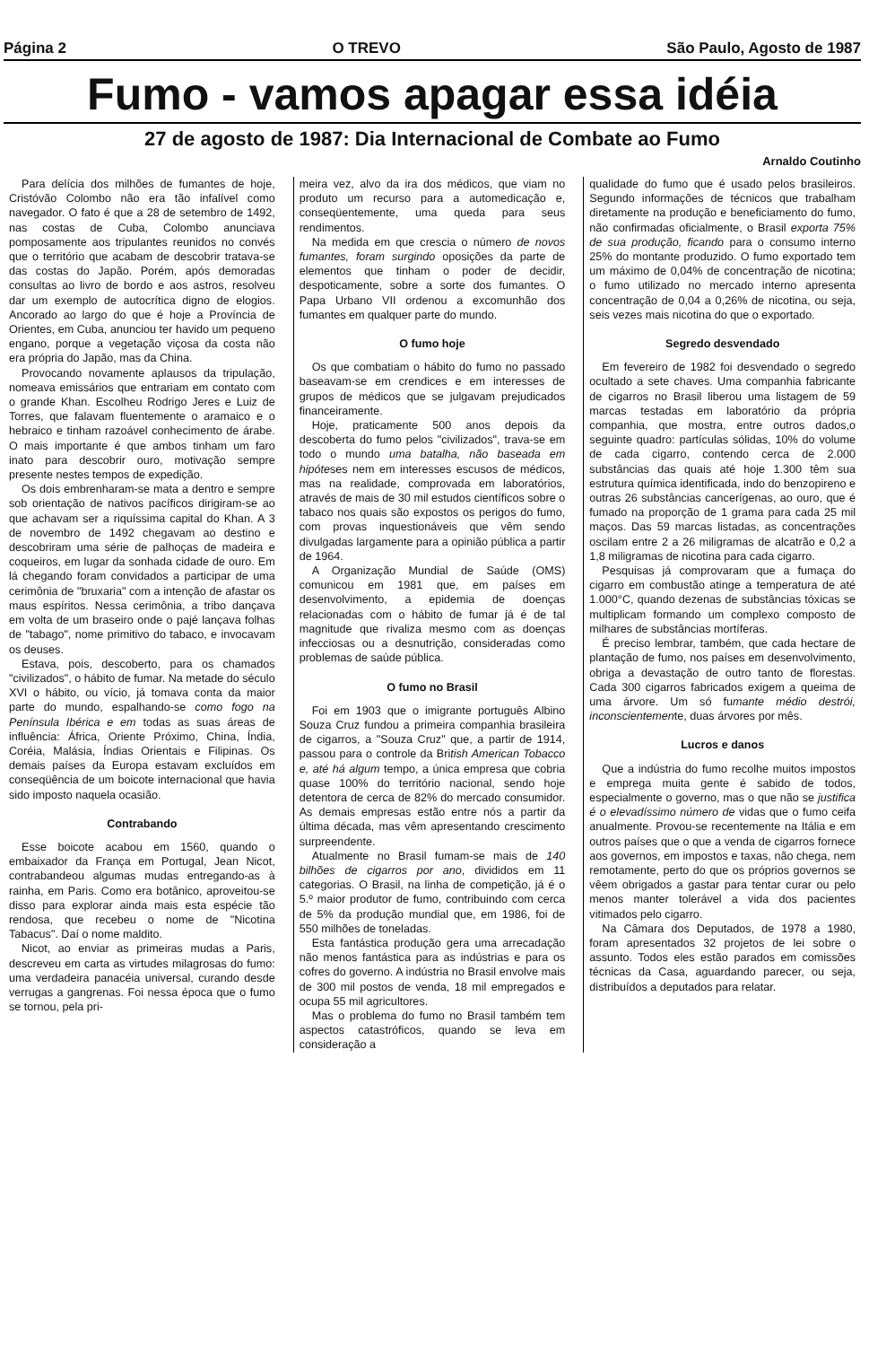Página 2 O TREVO São Paulo, Agosto de 1987
Fumo - vamos apagar essa idéia
27 de agosto de 1987: Dia Internacional de Combate ao Fumo
Arnaldo Coutinho
Para delícia dos milhões de fumantes de hoje, Cristóvão Colombo não era tão infalível como navegador. O fato é que a 28 de setembro de 1492, nas costas de Cuba, Colombo anunciava pomposamente aos tripulantes reunidos no convés que o território que acabam de descobrir tratava-se das costas do Japão. Porém, após demoradas consultas ao livro de bordo e aos astros, resolveu dar um exemplo de autocrítica digno de elogios. Ancorado ao largo do que é hoje a Província de Orientes, em Cuba, anunciou ter havido um pequeno engano, porque a vegetação viçosa da costa não era própria do Japão, mas da China.
Provocando novamente aplausos da tripulação, nomeava emissários que entrariam em contato com o grande Khan. Escolheu Rodrigo Jeres e Luiz de Torres, que falavam fluentemente o aramaico e o hebraico e tinham razoável conhecimento de árabe. O mais importante é que ambos tinham um faro inato para descobrir ouro, motivação sempre presente nestes tempos de expedição.
Os dois embrenharam-se mata a dentro e sempre sob orientação de nativos pacíficos dirigiram-se ao que achavam ser a riquíssima capital do Khan. A 3 de novembro de 1492 chegavam ao destino e descobriram uma série de palhoças de madeira e coqueiros, em lugar da sonhada cidade de ouro. Em lá chegando foram convidados a participar de uma cerimônia de "bruxaria" com a intenção de afastar os maus espíritos. Nessa cerimônia, a tribo dançava em volta de um braseiro onde o pajé lançava folhas de "tabago", nome primitivo do tabaco, e invocavam os deuses.
Estava, pois, descoberto, para os chamados "civilizados", o hábito de fumar. Na metade do século XVI o hábito, ou vício, já tomava conta da maior parte do mundo, espalhando-se como fogo na Península Ibérica e em todas as suas áreas de influência: África, Oriente Próximo, China, Índia, Coréia, Malásia, Índias Orientais e Filipinas. Os demais países da Europa estavam excluídos em conseqüência de um boicote internacional que havia sido imposto naquela ocasião.
Contrabando
Esse boicote acabou em 1560, quando o embaixador da França em Portugal, Jean Nicot, contrabandeou algumas mudas entregando-as à rainha, em Paris. Como era botânico, aproveitou-se disso para explorar ainda mais esta espécie tão rendosa, que recebeu o nome de "Nicotina Tabacus". Daí o nome maldito.
Nicot, ao enviar as primeiras mudas a Paris, descreveu em carta as virtudes milagrosas do fumo: uma verdadeira panacéia universal, curando desde verrugas a gangrenas. Foi nessa época que o fumo se tornou, pela pri-
meira vez, alvo da ira dos médicos, que viam no produto um recurso para a automedicação e, conseqüentemente, uma queda para seus rendimentos.
Na medida em que crescia o número de novos fumantes, foram surgindo oposições da parte de elementos que tinham o poder de decidir, despoticamente, sobre a sorte dos fumantes. O Papa Urbano VII ordenou a excomunhão dos fumantes em qualquer parte do mundo.
O fumo hoje
Os que combatiam o hábito do fumo no passado baseavam-se em crendices e em interesses de grupos de médicos que se julgavam prejudicados financeiramente.
Hoje, praticamente 500 anos depois da descoberta do fumo pelos "civilizados", trava-se em todo o mundo uma batalha, não baseada em hipóteses nem em interesses escusos de médicos, mas na realidade, comprovada em laboratórios, através de mais de 30 mil estudos científicos sobre o tabaco nos quais são expostos os perigos do fumo, com provas inquestionáveis que vêm sendo divulgadas largamente para a opinião pública a partir de 1964.
A Organização Mundial de Saúde (OMS) comunicou em 1981 que, em países em desenvolvimento, a epidemia de doenças relacionadas com o hábito de fumar já é de tal magnitude que rivaliza mesmo com as doenças infecciosas ou a desnutrição, consideradas como problemas de saúde pública.
O fumo no Brasil
Foi em 1903 que o imigrante português Albino Souza Cruz fundou a primeira companhia brasileira de cigarros, a "Souza Cruz" que, a partir de 1914, passou para o controle da British American Tobacco e, até há algum tempo, a única empresa que cobria quase 100% do território nacional, sendo hoje detentora de cerca de 82% do mercado consumidor. As demais empresas estão entre nós a partir da última década, mas vêm apresentando crescimento surpreendente.
Atualmente no Brasil fumam-se mais de 140 bilhões de cigarros por ano, divididos em 11 categorias. O Brasil, na linha de competição, já é o 5.º maior produtor de fumo, contribuindo com cerca de 5% da produção mundial que, em 1986, foi de 550 milhões de toneladas.
Esta fantástica produção gera uma arrecadação não menos fantástica para as indústrias e para os cofres do governo. A indústria no Brasil envolve mais de 300 mil postos de venda, 18 mil empregados e ocupa 55 mil agricultores.
Mas o problema do fumo no Brasil também tem aspectos catastróficos, quando se leva em consideração a
qualidade do fumo que é usado pelos brasileiros. Segundo informações de técnicos que trabalham diretamente na produção e beneficiamento do fumo, não confirmadas oficialmente, o Brasil exporta 75% de sua produção, ficando para o consumo interno 25% do montante produzido. O fumo exportado tem um máximo de 0,04% de concentração de nicotina; o fumo utilizado no mercado interno apresenta concentração de 0,04 a 0,26% de nicotina, ou seja, seis vezes mais nicotina do que o exportado.
Segredo desvendado
Em fevereiro de 1982 foi desvendado o segredo ocultado a sete chaves. Uma companhia fabricante de cigarros no Brasil liberou uma listagem de 59 marcas testadas em laboratório da própria companhia, que mostra, entre outros dados,o seguinte quadro: partículas sólidas, 10% do volume de cada cigarro, contendo cerca de 2.000 substâncias das quais até hoje 1.300 têm sua estrutura química identificada, indo do benzopireno e outras 26 substâncias cancerígenas, ao ouro, que é fumado na proporção de 1 grama para cada 25 mil maços. Das 59 marcas listadas, as concentrações oscilam entre 2 a 26 miligramas de alcatrão e 0,2 a 1,8 miligramas de nicotina para cada cigarro.
Pesquisas já comprovaram que a fumaça do cigarro em combustão atinge a temperatura de até 1.000°C, quando dezenas de substâncias tóxicas se multiplicam formando um complexo composto de milhares de substâncias mortíferas.
É preciso lembrar, também, que cada hectare de plantação de fumo, nos países em desenvolvimento, obriga a devastação de outro tanto de florestas. Cada 300 cigarros fabricados exigem a queima de uma árvore. Um só fumante médio destrói, inconscientemente, duas árvores por mês.
Lucros e danos
Que a indústria do fumo recolhe muitos impostos e emprega muita gente é sabido de todos, especialmente o governo, mas o que não se justifica é o elevadíssimo número de vidas que o fumo ceifa anualmente. Provou-se recentemente na Itália e em outros países que o que a venda de cigarros fornece aos governos, em impostos e taxas, não chega, nem remotamente, perto do que os próprios governos se vêem obrigados a gastar para tentar curar ou pelo menos manter tolerável a vida dos pacientes vitimados pelo cigarro.
Na Câmara dos Deputados, de 1978 a 1980, foram apresentados 32 projetos de lei sobre o assunto. Todos eles estão parados em comissões técnicas da Casa, aguardando parecer, ou seja, distribuídos a deputados para relatar.